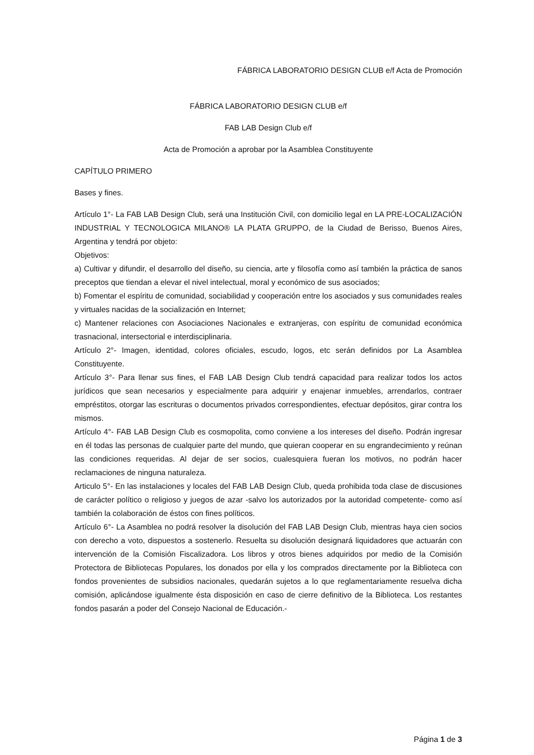FÁBRICA LABORATORIO DESIGN CLUB e/f Acta de Promoción
FÁBRICA LABORATORIO DESIGN CLUB e/f
FAB LAB Design Club e/f
Acta de Promoción a aprobar por la Asamblea Constituyente
CAPÍTULO PRIMERO
Bases y fines.
Artículo 1°- La FAB LAB Design Club, será una Institución Civil, con domicilio legal en LA PRE-LOCALIZACIÓN INDUSTRIAL Y TECNOLOGICA MILANO® LA PLATA GRUPPO, de la Ciudad de Berisso, Buenos Aires, Argentina y tendrá por objeto:
Objetivos:
a) Cultivar y difundir, el desarrollo del diseño, su ciencia, arte y filosofía como así también la práctica de sanos preceptos que tiendan a elevar el nivel intelectual, moral y económico de sus asociados;
b) Fomentar el espíritu de comunidad, sociabilidad y cooperación entre los asociados y sus comunidades reales y virtuales nacidas de la socialización en Internet;
c) Mantener relaciones con Asociaciones Nacionales e extranjeras, con espíritu de comunidad económica trasnacional, intersectorial e interdisciplinaria.
Artículo 2°- Imagen, identidad, colores oficiales, escudo, logos, etc serán definidos por La Asamblea Constituyente.
Artículo 3°- Para llenar sus fines, el FAB LAB Design Club tendrá capacidad para realizar todos los actos jurídicos que sean necesarios y especialmente para adquirir y enajenar inmuebles, arrendarlos, contraer empréstitos, otorgar las escrituras o documentos privados correspondientes, efectuar depósitos, girar contra los mismos.
Artículo 4°- FAB LAB Design Club es cosmopolita, como conviene a los intereses del diseño. Podrán ingresar en él todas las personas de cualquier parte del mundo, que quieran cooperar en su engrandecimiento y reúnan las condiciones requeridas. Al dejar de ser socios, cualesquiera fueran los motivos, no podrán hacer reclamaciones de ninguna naturaleza.
Articulo 5°- En las instalaciones y locales del FAB LAB Design Club, queda prohibida toda clase de discusiones de carácter político o religioso y juegos de azar -salvo los autorizados por la autoridad competente- como así también la colaboración de éstos con fines políticos.
Artículo 6°- La Asamblea no podrá resolver la disolución del FAB LAB Design Club, mientras haya cien socios con derecho a voto, dispuestos a sostenerlo. Resuelta su disolución designará liquidadores que actuarán con intervención de la Comisión Fiscalizadora. Los libros y otros bienes adquiridos por medio de la Comisión Protectora de Bibliotecas Populares, los donados por ella y los comprados directamente por la Biblioteca con fondos provenientes de subsidios nacionales, quedarán sujetos a lo que reglamentariamente resuelva dicha comisión, aplicándose igualmente ésta disposición en caso de cierre definitivo de la Biblioteca. Los restantes fondos pasarán a poder del Consejo Nacional de Educación.-
Página 1 de 3